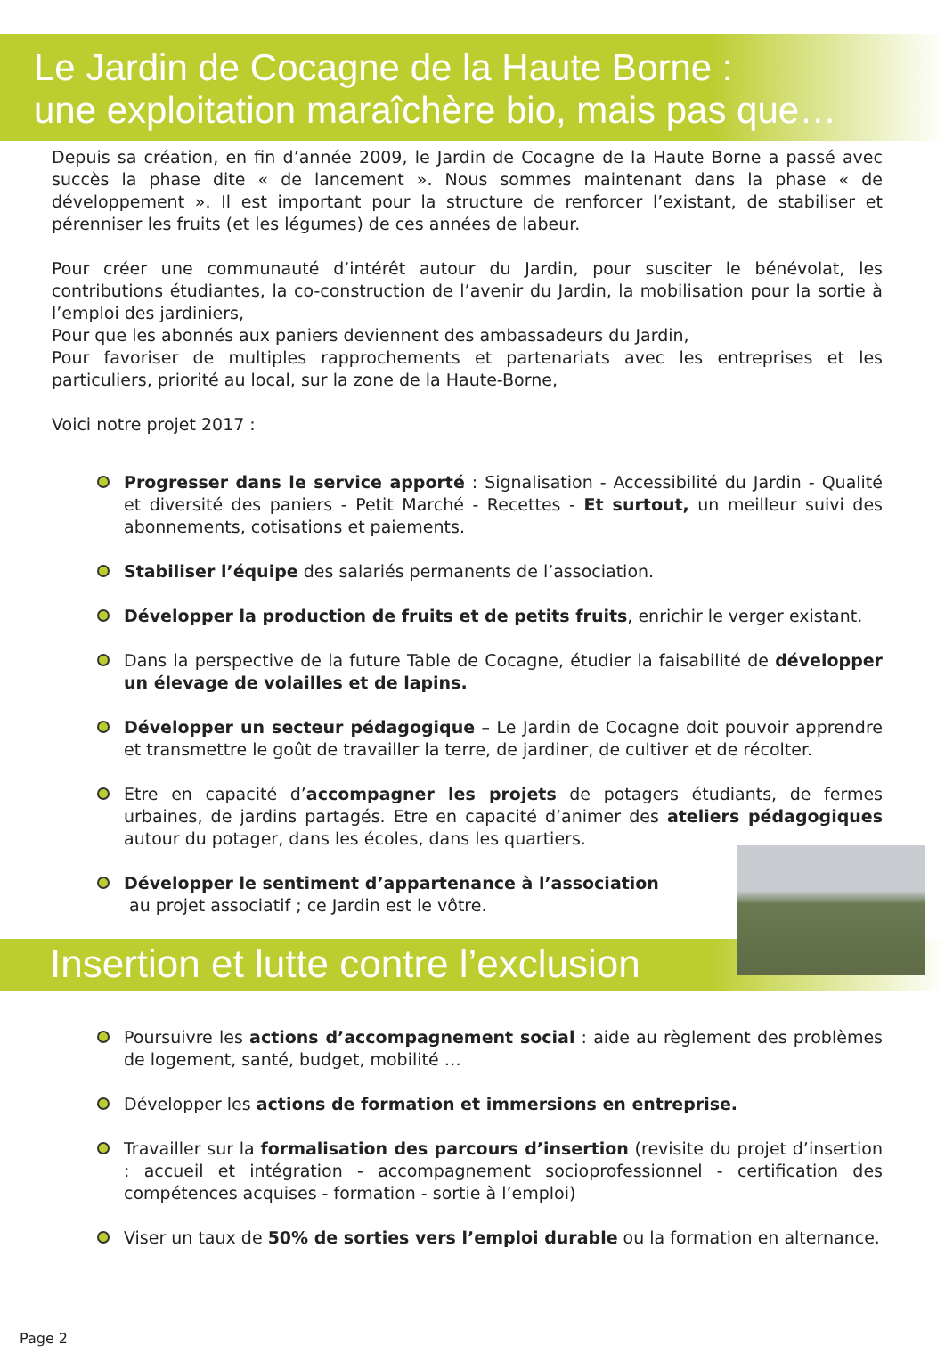Le Jardin de Cocagne de la Haute Borne :
une exploitation maraîchère bio, mais pas que…
Depuis sa création, en fin d’année 2009, le Jardin de Cocagne de la Haute Borne a passé avec succès la phase dite « de lancement ». Nous sommes maintenant dans la phase « de développement ». Il est important pour la structure de renforcer l’existant, de stabiliser et pérenniser les fruits (et les légumes) de ces années de labeur.
Pour créer une communauté d’intérêt autour du Jardin, pour susciter le bénévolat, les contributions étudiantes, la co-construction de l’avenir du Jardin, la mobilisation pour la sortie à l’emploi des jardiniers,
Pour que les abonnés aux paniers deviennent des ambassadeurs du Jardin,
Pour favoriser de multiples rapprochements et partenariats avec les entreprises et les particuliers, priorité au local, sur la zone de la Haute-Borne,
Voici notre projet 2017 :
Progresser dans le service apporté : Signalisation - Accessibilité du Jardin - Qualité et diversité des paniers - Petit Marché - Recettes - Et surtout, un meilleur suivi des abonnements, cotisations et paiements.
Stabiliser l’équipe des salariés permanents de l’association.
Développer la production de fruits et de petits fruits, enrichir le verger existant.
Dans la perspective de la future Table de Cocagne, étudier la faisabilité de développer un élevage de volailles et de lapins.
Développer un secteur pédagogique – Le Jardin de Cocagne doit pouvoir apprendre et transmettre le goût de travailler la terre, de jardiner, de cultiver et de récolter.
Etre en capacité d’accompagner les projets de potagers étudiants, de fermes urbaines, de jardins partagés. Etre en capacité d’animer des ateliers pédagogiques autour du potager, dans les écoles, dans les quartiers.
Développer le sentiment d’appartenance à l’association
au projet associatif ; ce Jardin est le vôtre.
Insertion et lutte contre l’exclusion
Poursuivre les actions d’accompagnement social : aide au règlement des problèmes de logement, santé, budget, mobilité …
Développer les actions de formation et immersions en entreprise.
Travailler sur la formalisation des parcours d’insertion (revisite du projet d’insertion : accueil et intégration - accompagnement socioprofessionnel - certification des compétences acquises - formation - sortie à l’emploi)
Viser un taux de 50% de sorties vers l’emploi durable ou la formation en alternance.
Page 2